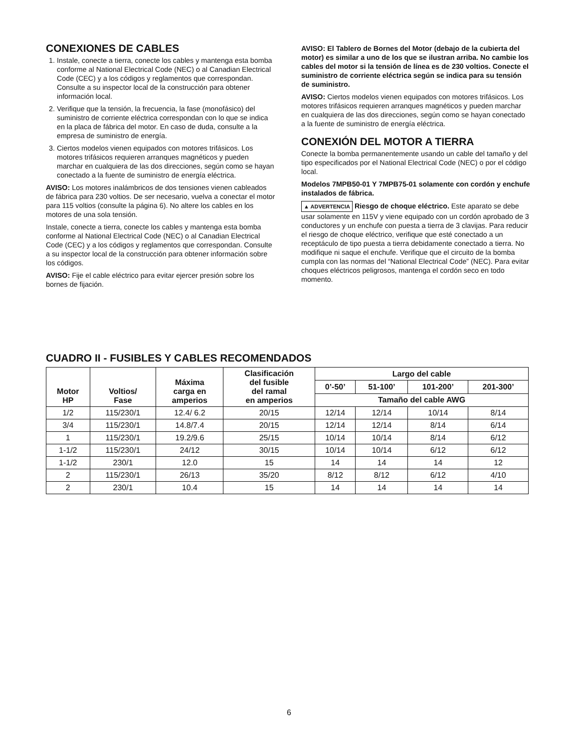CONEXIONES DE CABLES
1. Instale, conecte a tierra, conecte los cables y mantenga esta bomba conforme al National Electrical Code (NEC) o al Canadian Electrical Code (CEC) y a los códigos y reglamentos que correspondan. Consulte a su inspector local de la construcción para obtener información local.
2. Verifique que la tensión, la frecuencia, la fase (monofásico) del suministro de corriente eléctrica correspondan con lo que se indica en la placa de fábrica del motor. En caso de duda, consulte a la empresa de suministro de energía.
3. Ciertos modelos vienen equipados con motores trifásicos. Los motores trifásicos requieren arranques magnéticos y pueden marchar en cualquiera de las dos direcciones, según como se hayan conectado a la fuente de suministro de energía eléctrica.
AVISO: Los motores inalámbricos de dos tensiones vienen cableados de fábrica para 230 voltios. De ser necesario, vuelva a conectar el motor para 115 voltios (consulte la página 6). No altere los cables en los motores de una sola tensión.
Instale, conecte a tierra, conecte los cables y mantenga esta bomba conforme al National Electrical Code (NEC) o al Canadian Electrical Code (CEC) y a los códigos y reglamentos que correspondan. Consulte a su inspector local de la construcción para obtener información sobre los códigos.
AVISO: Fije el cable eléctrico para evitar ejercer presión sobre los bornes de fijación.
AVISO: El Tablero de Bornes del Motor (debajo de la cubierta del motor) es similar a uno de los que se ilustran arriba. No cambie los cables del motor si la tensión de línea es de 230 voltios. Conecte el suministro de corriente eléctrica según se indica para su tensión de suministro.
AVISO: Ciertos modelos vienen equipados con motores trifásicos. Los motores trifásicos requieren arranques magnéticos y pueden marchar en cualquiera de las dos direcciones, según como se hayan conectado a la fuente de suministro de energía eléctrica.
CONEXIÓN DEL MOTOR A TIERRA
Conecte la bomba permanentemente usando un cable del tamaño y del tipo especificados por el National Electrical Code (NEC) o por el código local.
Modelos 7MPB50-01 Y 7MPB75-01 solamente con cordón y enchufe instalados de fábrica.
▲ ADVERTENCIA Riesgo de choque eléctrico. Este aparato se debe usar solamente en 115V y viene equipado con un cordón aprobado de 3 conductores y un enchufe con puesta a tierra de 3 clavijas. Para reducir el riesgo de choque eléctrico, verifique que esté conectado a un receptáculo de tipo puesta a tierra debidamente conectado a tierra. No modifique ni saque el enchufe. Verifique que el circuito de la bomba cumpla con las normas del “National Electrical Code” (NEC). Para evitar choques eléctricos peligrosos, mantenga el cordón seco en todo momento.
CUADRO II - FUSIBLES Y CABLES RECOMENDADOS
| Motor HP | Voltios/ Fase | Máxima carga en amperios | Clasificación del fusible del ramal en amperios | Largo del cable | | | |
| --- | --- | --- | --- | --- | --- | --- | --- |
| | | | | 0’-50’ | 51-100’ | 101-200’ | 201-300’ |
| | | | | Tamaño del cable AWG | | | |
| 1/2 | 115/230/1 | 12.4/ 6.2 | 20/15 | 12/14 | 12/14 | 10/14 | 8/14 |
| 3/4 | 115/230/1 | 14.8/7.4 | 20/15 | 12/14 | 12/14 | 8/14 | 6/14 |
| 1 | 115/230/1 | 19.2/9.6 | 25/15 | 10/14 | 10/14 | 8/14 | 6/12 |
| 1-1/2 | 115/230/1 | 24/12 | 30/15 | 10/14 | 10/14 | 6/12 | 6/12 |
| 1-1/2 | 230/1 | 12.0 | 15 | 14 | 14 | 14 | 12 |
| 2 | 115/230/1 | 26/13 | 35/20 | 8/12 | 8/12 | 6/12 | 4/10 |
| 2 | 230/1 | 10.4 | 15 | 14 | 14 | 14 | 14 |
6